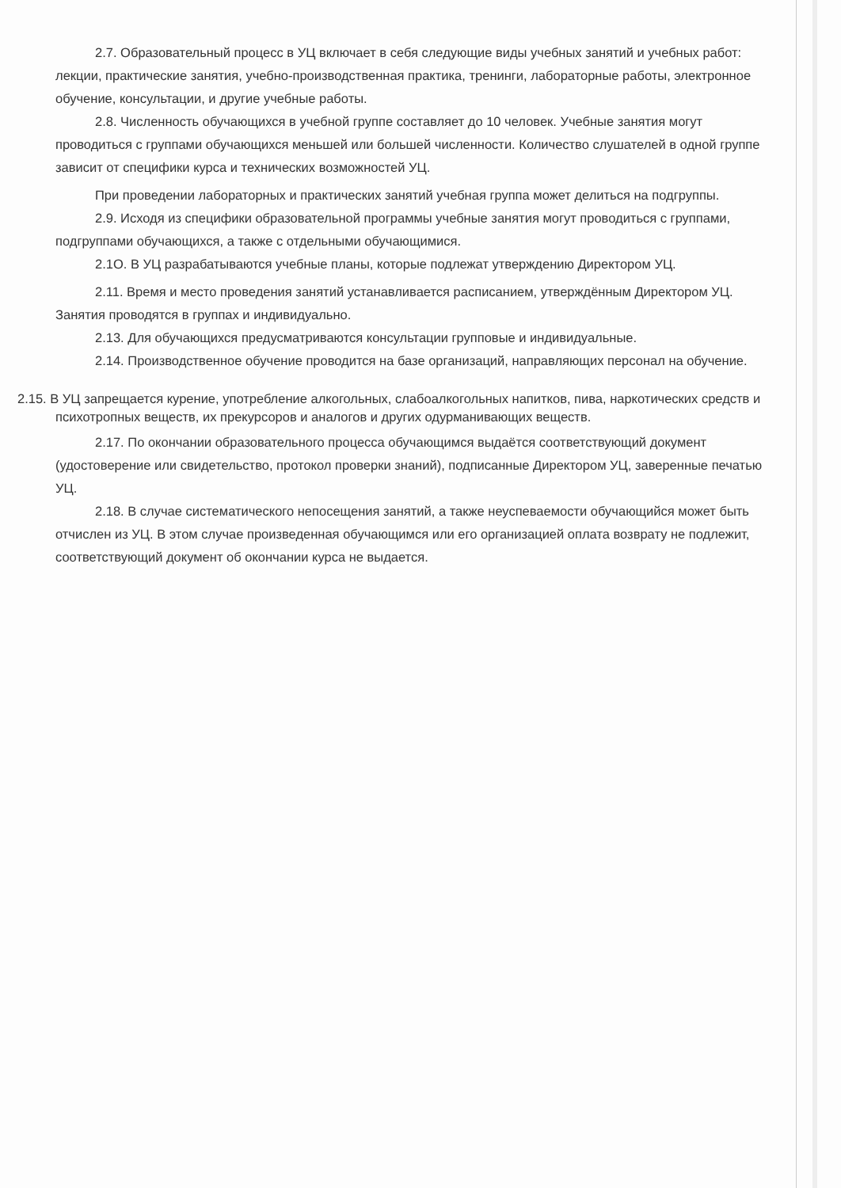2.7. Образовательный процесс в УЦ включает в себя следующие виды учебных занятий и учебных работ: лекции, практические занятия, учебно-производственная практика, тренинги, лабораторные работы, электронное обучение, консультации, и другие учебные работы.
2.8. Численность обучающихся в учебной группе составляет до 10 человек. Учебные занятия могут проводиться с группами обучающихся меньшей или большей численности. Количество слушателей в одной группе зависит от специфики курса и технических возможностей УЦ.
При проведении лабораторных и практических занятий учебная группа может делиться на подгруппы.
2.9. Исходя из специфики образовательной программы учебные занятия могут проводиться с группами, подгруппами обучающихся, а также с отдельными обучающимися.
2.1О. В УЦ разрабатываются учебные планы, которые подлежат утверждению Директором УЦ.
2.11. Время и место проведения занятий устанавливается расписанием, утверждённым Директором УЦ. Занятия проводятся в группах и индивидуально.
2.13. Для обучающихся предусматриваются консультации групповые и индивидуальные.
2.14. Производственное обучение проводится на базе организаций, направляющих персонал на обучение.
2.15. В УЦ запрещается курение, употребление алкогольных, слабоалкогольных напитков, пива, наркотических средств и психотропных веществ, их прекурсоров и аналогов и других одурманивающих веществ.
2.17. По окончании образовательного процесса обучающимся выдаётся соответствующий документ (удостоверение или свидетельство, протокол проверки знаний), подписанные Директором УЦ, заверенные печатью УЦ.
2.18. В случае систематического непосещения занятий, а также неуспеваемости обучающийся может быть отчислен из УЦ. В этом случае произведенная обучающимся или его организацией оплата возврату не подлежит, соответствующий документ об окончании курса не выдается.